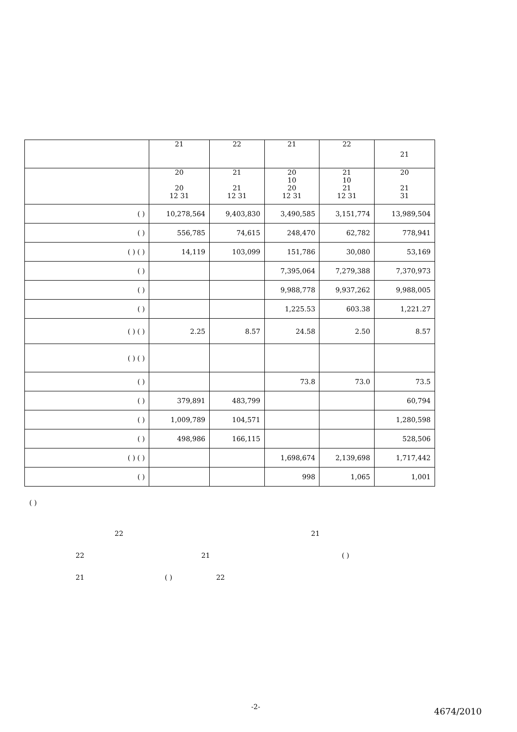| | 21 | 22 | 21 | 22 | 21 |
| | 20 20 12 31 | 21 21 12 31 | 20 10 20 12 31 | 21 10 21 12 31 | 20 21 31 |
| ( ) | 10,278,564 | 9,403,830 | 3,490,585 | 3,151,774 | 13,989,504 |
| ( ) | 556,785 | 74,615 | 248,470 | 62,782 | 778,941 |
| ( ) ( ) | 14,119 | 103,099 | 151,786 | 30,080 | 53,169 |
| ( ) | | | 7,395,064 | 7,279,388 | 7,370,973 |
| ( ) | | | 9,988,778 | 9,937,262 | 9,988,005 |
| ( ) | | | 1,225.53 | 603.38 | 1,221.27 |
| ( ) ( ) | 2.25 | 8.57 | 24.58 | 2.50 | 8.57 |
| ( ) ( ) | | | | | |
| ( ) | | | 73.8 | 73.0 | 73.5 |
| ( ) | 379,891 | 483,799 | | | 60,794 |
| ( ) | 1,009,789 | 104,571 | | | 1,280,598 |
| ( ) | 498,986 | 166,115 | | | 528,506 |
| ( ) ( ) | | | 1,698,674 | 2,139,698 | 1,717,442 |
| ( ) | | | 998 | 1,065 | 1,001 |
( )
22 21
22 21 ( )
21 ( ) 22
-2- 4674/2010